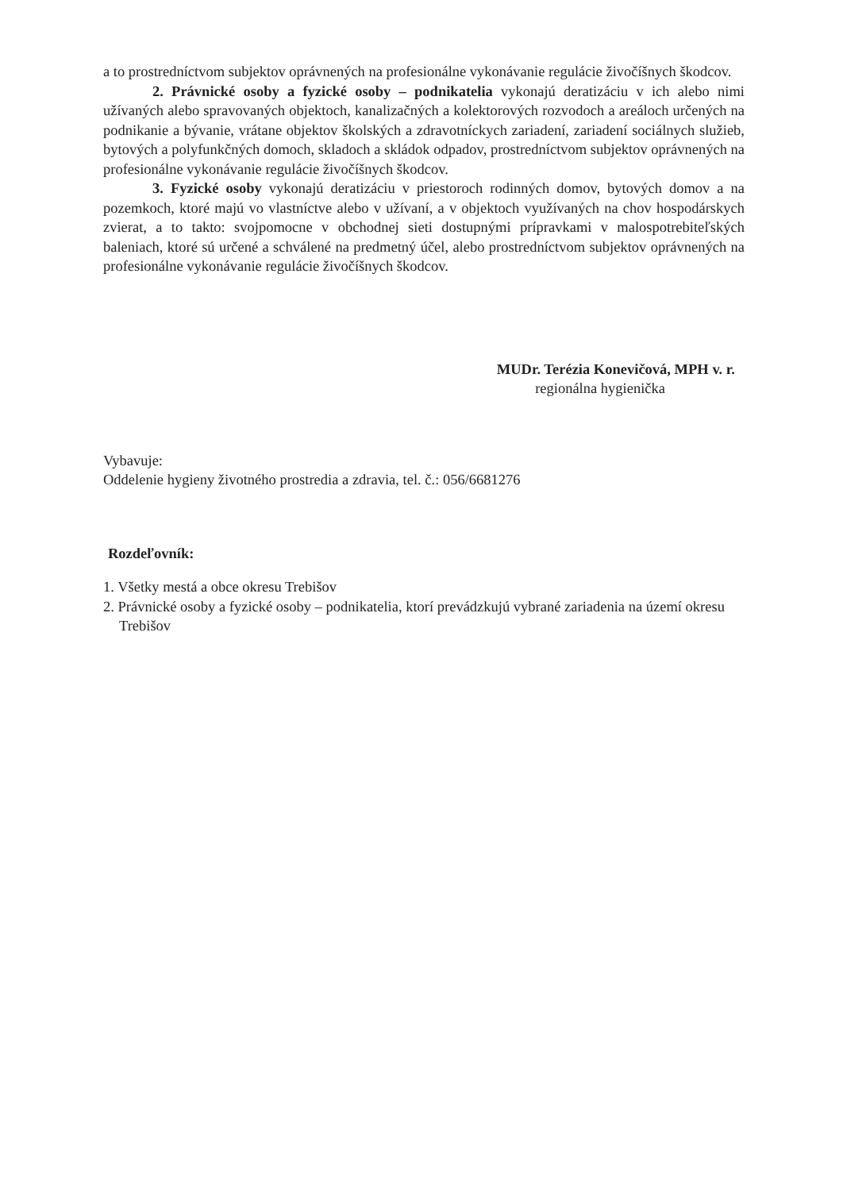a to prostredníctvom subjektov oprávnených na profesionálne vykonávanie regulácie živočíšnych škodcov.
2. Právnické osoby a fyzické osoby – podnikatelia vykonajú deratizáciu v ich alebo nimi užívaných alebo spravovaných objektoch, kanalizačných a kolektorových rozvodoch a areáloch určených na podnikanie a bývanie, vrátane objektov školských a zdravotníckych zariadení, zariadení sociálnych služieb, bytových a polyfunkčných domoch, skladoch a skládok odpadov, prostredníctvom subjektov oprávnených na profesionálne vykonávanie regulácie živočíšnych škodcov.
3. Fyzické osoby vykonajú deratizáciu v priestoroch rodinných domov, bytových domov a na pozemkoch, ktoré majú vo vlastníctve alebo v užívaní, a v objektoch využívaných na chov hospodárskych zvierat, a to takto: svojpomocne v obchodnej sieti dostupnými prípravkami v malospotrebiteľských baleniach, ktoré sú určené a schválené na predmetný účel, alebo prostredníctvom subjektov oprávnených na profesionálne vykonávanie regulácie živočíšnych škodcov.
MUDr. Terézia Konevičová, MPH v. r.
regionálna hygienička
Vybavuje:
Oddelenie hygieny životného prostredia a zdravia, tel. č.: 056/6681276
Rozdeľovník:
1. Všetky mestá a obce okresu Trebišov
2. Právnické osoby a fyzické osoby – podnikatelia, ktorí prevádzkujú vybrané zariadenia na území okresu Trebišov